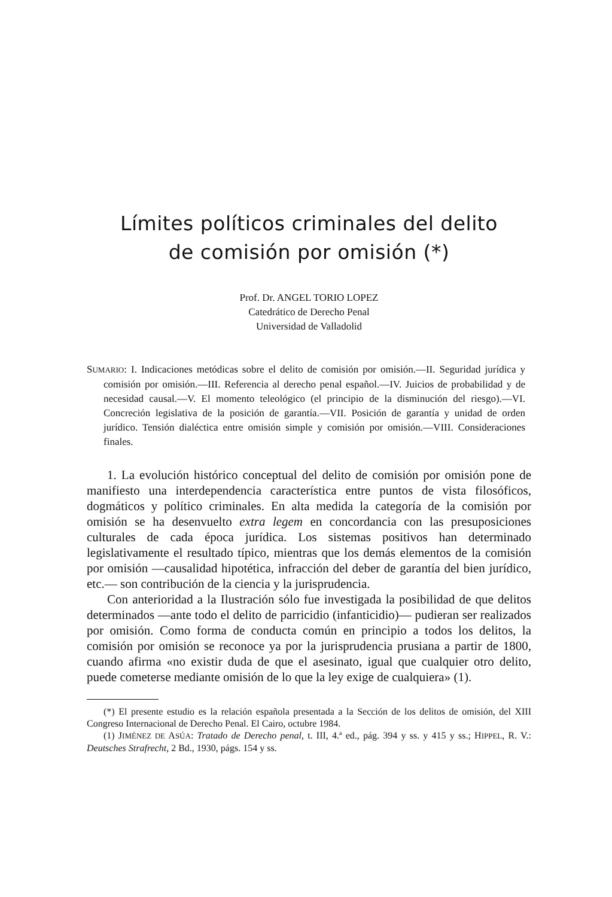Límites políticos criminales del delito
de comisión por omisión (*)
Prof. Dr. ANGEL TORIO LOPEZ
Catedrático de Derecho Penal
Universidad de Valladolid
SUMARIO: I. Indicaciones metódicas sobre el delito de comisión por omisión.—II. Seguridad jurídica y comisión por omisión.—III. Referencia al derecho penal español.—IV. Juicios de probabilidad y de necesidad causal.—V. El momento teleológico (el principio de la disminución del riesgo).—VI. Concreción legislativa de la posición de garantía.—VII. Posición de garantía y unidad de orden jurídico. Tensión dialéctica entre omisión simple y comisión por omisión.—VIII. Consideraciones finales.
1. La evolución histórico conceptual del delito de comisión por omisión pone de manifiesto una interdependencia característica entre puntos de vista filosóficos, dogmáticos y político criminales. En alta medida la categoría de la comisión por omisión se ha desenvuelto extra legem en concordancia con las presuposiciones culturales de cada época jurídica. Los sistemas positivos han determinado legislativamente el resultado típico, mientras que los demás elementos de la comisión por omisión —causalidad hipotética, infracción del deber de garantía del bien jurídico, etc.— son contribución de la ciencia y la jurisprudencia.
Con anterioridad a la Ilustración sólo fue investigada la posibilidad de que delitos determinados —ante todo el delito de parricidio (infanticidio)— pudieran ser realizados por omisión. Como forma de conducta común en principio a todos los delitos, la comisión por omisión se reconoce ya por la jurisprudencia prusiana a partir de 1800, cuando afirma «no existir duda de que el asesinato, igual que cualquier otro delito, puede cometerse mediante omisión de lo que la ley exige de cualquiera» (1).
(*) El presente estudio es la relación española presentada a la Sección de los delitos de omisión, del XIII Congreso Internacional de Derecho Penal. El Cairo, octubre 1984.
(1) JIMÉNEZ DE ASÚA: Tratado de Derecho penal, t. III, 4.ª ed., pág. 394 y ss. y 415 y ss.; HIPPEL, R. V.: Deutsches Strafrecht, 2 Bd., 1930, págs. 154 y ss.